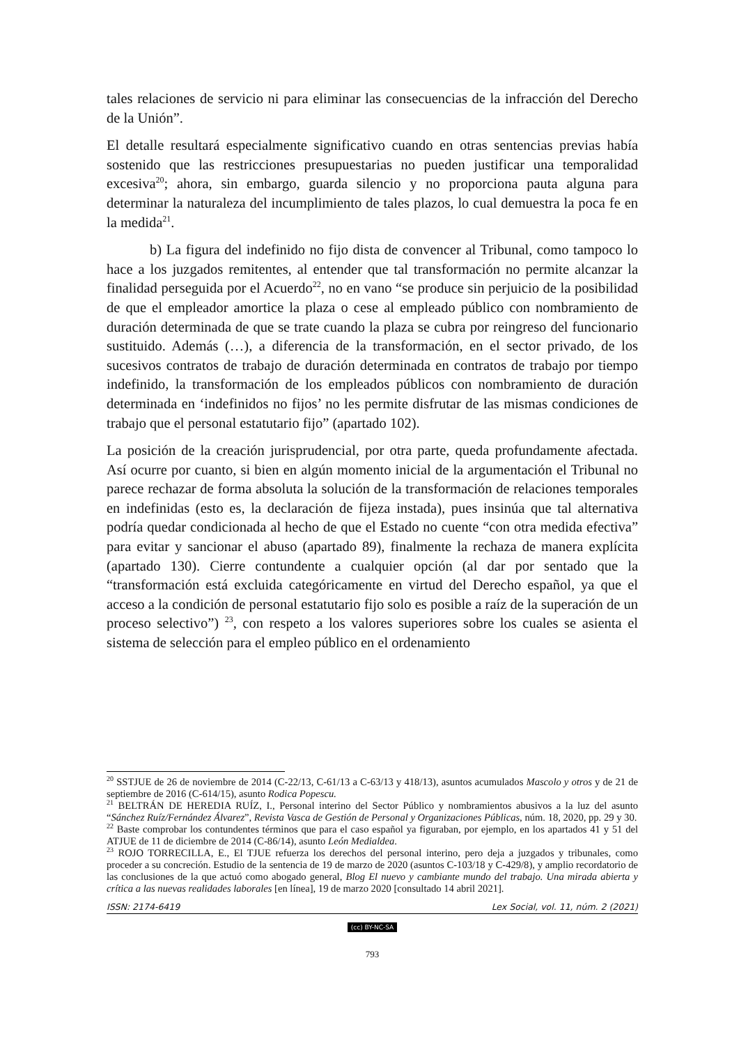tales relaciones de servicio ni para eliminar las consecuencias de la infracción del Derecho de la Unión”.
El detalle resultará especialmente significativo cuando en otras sentencias previas había sostenido que las restricciones presupuestarias no pueden justificar una temporalidad excesiva<sup>20</sup>; ahora, sin embargo, guarda silencio y no proporciona pauta alguna para determinar la naturaleza del incumplimiento de tales plazos, lo cual demuestra la poca fe en la medida<sup>21</sup>.
b) La figura del indefinido no fijo dista de convencer al Tribunal, como tampoco lo hace a los juzgados remitentes, al entender que tal transformación no permite alcanzar la finalidad perseguida por el Acuerdo<sup>22</sup>, no en vano “se produce sin perjuicio de la posibilidad de que el empleador amortice la plaza o cese al empleado público con nombramiento de duración determinada de que se trate cuando la plaza se cubra por reingreso del funcionario sustituido. Además (…), a diferencia de la transformación, en el sector privado, de los sucesivos contratos de trabajo de duración determinada en contratos de trabajo por tiempo indefinido, la transformación de los empleados públicos con nombramiento de duración determinada en ‘indefinidos no fijos’ no les permite disfrutar de las mismas condiciones de trabajo que el personal estatutario fijo” (apartado 102).
La posición de la creación jurisprudencial, por otra parte, queda profundamente afectada. Así ocurre por cuanto, si bien en algún momento inicial de la argumentación el Tribunal no parece rechazar de forma absoluta la solución de la transformación de relaciones temporales en indefinidas (esto es, la declaración de fijeza instada), pues insinúa que tal alternativa podría quedar condicionada al hecho de que el Estado no cuente “con otra medida efectiva” para evitar y sancionar el abuso (apartado 89), finalmente la rechaza de manera explícita (apartado 130). Cierre contundente a cualquier opción (al dar por sentado que la “transformación está excluida categóricamente en virtud del Derecho español, ya que el acceso a la condición de personal estatutario fijo solo es posible a raíz de la superación de un proceso selectivo”) <sup>23</sup>, con respeto a los valores superiores sobre los cuales se asienta el sistema de selección para el empleo público en el ordenamiento
<sup>20</sup> SSTJUE de 26 de noviembre de 2014 (C-22/13, C-61/13 a C-63/13 y 418/13), asuntos acumulados Mascolo y otros y de 21 de septiembre de 2016 (C-614/15), asunto Rodica Popescu.
<sup>21</sup> BELTRÁN DE HEREDIA RUÍZ, I., Personal interino del Sector Público y nombramientos abusivos a la luz del asunto “Sánchez Ruíz/Fernández Álvarez”, Revista Vasca de Gestión de Personal y Organizaciones Públicas, núm. 18, 2020, pp. 29 y 30.
<sup>22</sup> Baste comprobar los contundentes términos que para el caso español ya figuraban, por ejemplo, en los apartados 41 y 51 del ATJUE de 11 de diciembre de 2014 (C-86/14), asunto León Medialdea.
<sup>23</sup> ROJO TORRECILLA, E., El TJUE refuerza los derechos del personal interino, pero deja a juzgados y tribunales, como proceder a su concreción. Estudio de la sentencia de 19 de marzo de 2020 (asuntos C-103/18 y C-429/8), y amplio recordatorio de las conclusiones de la que actuó como abogado general, Blog El nuevo y cambiante mundo del trabajo. Una mirada abierta y crítica a las nuevas realidades laborales [en línea], 19 de marzo 2020 [consultado 14 abril 2021].
ISSN: 2174-6419 Lex Social, vol. 11, núm. 2 (2021)
(cc) BY-NC-SA
793